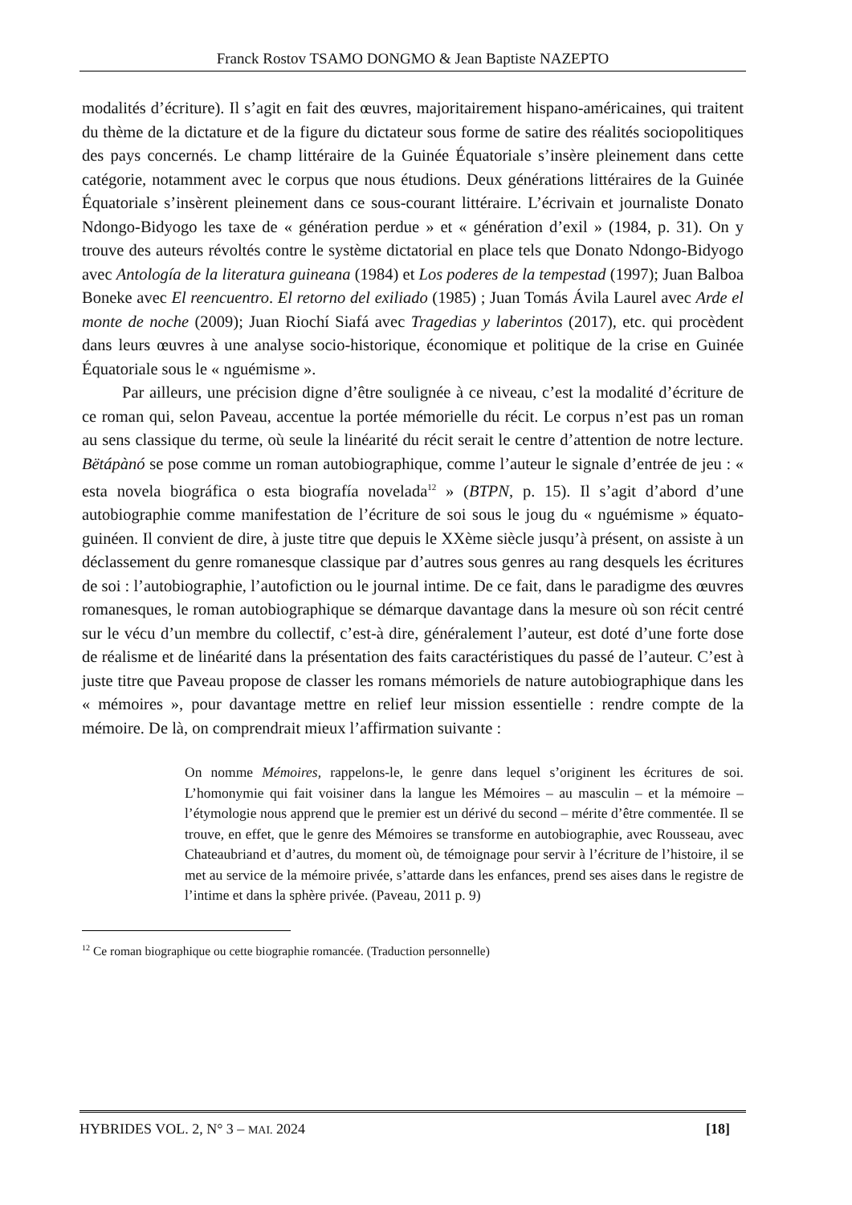Franck Rostov TSAMO DONGMO & Jean Baptiste NAZEPTO
modalités d’écriture). Il s’agit en fait des œuvres, majoritairement hispano-américaines, qui traitent du thème de la dictature et de la figure du dictateur sous forme de satire des réalités sociopolitiques des pays concernés. Le champ littéraire de la Guinée Équatoriale s’insère pleinement dans cette catégorie, notamment avec le corpus que nous étudions. Deux générations littéraires de la Guinée Équatoriale s’insèrent pleinement dans ce sous-courant littéraire. L’écrivain et journaliste Donato Ndongo-Bidyogo les taxe de « génération perdue » et « génération d’exil » (1984, p. 31). On y trouve des auteurs révoltés contre le système dictatorial en place tels que Donato Ndongo-Bidyogo avec Antología de la literatura guineana (1984) et Los poderes de la tempestad (1997); Juan Balboa Boneke avec El reencuentro. El retorno del exiliado (1985) ; Juan Tomás Ávila Laurel avec Arde el monte de noche (2009); Juan Riochí Siafá avec Tragedias y laberintos (2017), etc. qui procèdent dans leurs œuvres à une analyse socio-historique, économique et politique de la crise en Guinée Équatoriale sous le « nguémisme ».
Par ailleurs, une précision digne d’être soulignée à ce niveau, c’est la modalité d’écriture de ce roman qui, selon Paveau, accentue la portée mémorielle du récit. Le corpus n’est pas un roman au sens classique du terme, où seule la linéarité du récit serait le centre d’attention de notre lecture. Bëtápànó se pose comme un roman autobiographique, comme l’auteur le signale d’entrée de jeu : « esta novela biográfica o esta biografía novelada<sup>12</sup> » (BTPN, p. 15). Il s’agit d’abord d’une autobiographie comme manifestation de l’écriture de soi sous le joug du « nguémisme » équato-guinéen. Il convient de dire, à juste titre que depuis le XXème siècle jusqu’à présent, on assiste à un déclassement du genre romanesque classique par d’autres sous genres au rang desquels les écritures de soi : l’autobiographie, l’autofiction ou le journal intime. De ce fait, dans le paradigme des œuvres romanesques, le roman autobiographique se démarque davantage dans la mesure où son récit centré sur le vécu d’un membre du collectif, c’est-à dire, généralement l’auteur, est doté d’une forte dose de réalisme et de linéarité dans la présentation des faits caractéristiques du passé de l’auteur. C’est à juste titre que Paveau propose de classer les romans mémoriels de nature autobiographique dans les « mémoires », pour davantage mettre en relief leur mission essentielle : rendre compte de la mémoire. De là, on comprendrait mieux l’affirmation suivante :
On nomme Mémoires, rappelons-le, le genre dans lequel s’originent les écritures de soi. L’homonymie qui fait voisiner dans la langue les Mémoires – au masculin – et la mémoire – l’étymologie nous apprend que le premier est un dérivé du second – mérite d’être commentée. Il se trouve, en effet, que le genre des Mémoires se transforme en autobiographie, avec Rousseau, avec Chateaubriand et d’autres, du moment où, de témoignage pour servir à l’écriture de l’histoire, il se met au service de la mémoire privée, s’attarde dans les enfances, prend ses aises dans le registre de l’intime et dans la sphère privée. (Paveau, 2011 p. 9)
<sup>12</sup> Ce roman biographique ou cette biographie romancée. (Traduction personnelle)
HYBRIDES VOL. 2, N° 3 – MAI. 2024 [18]